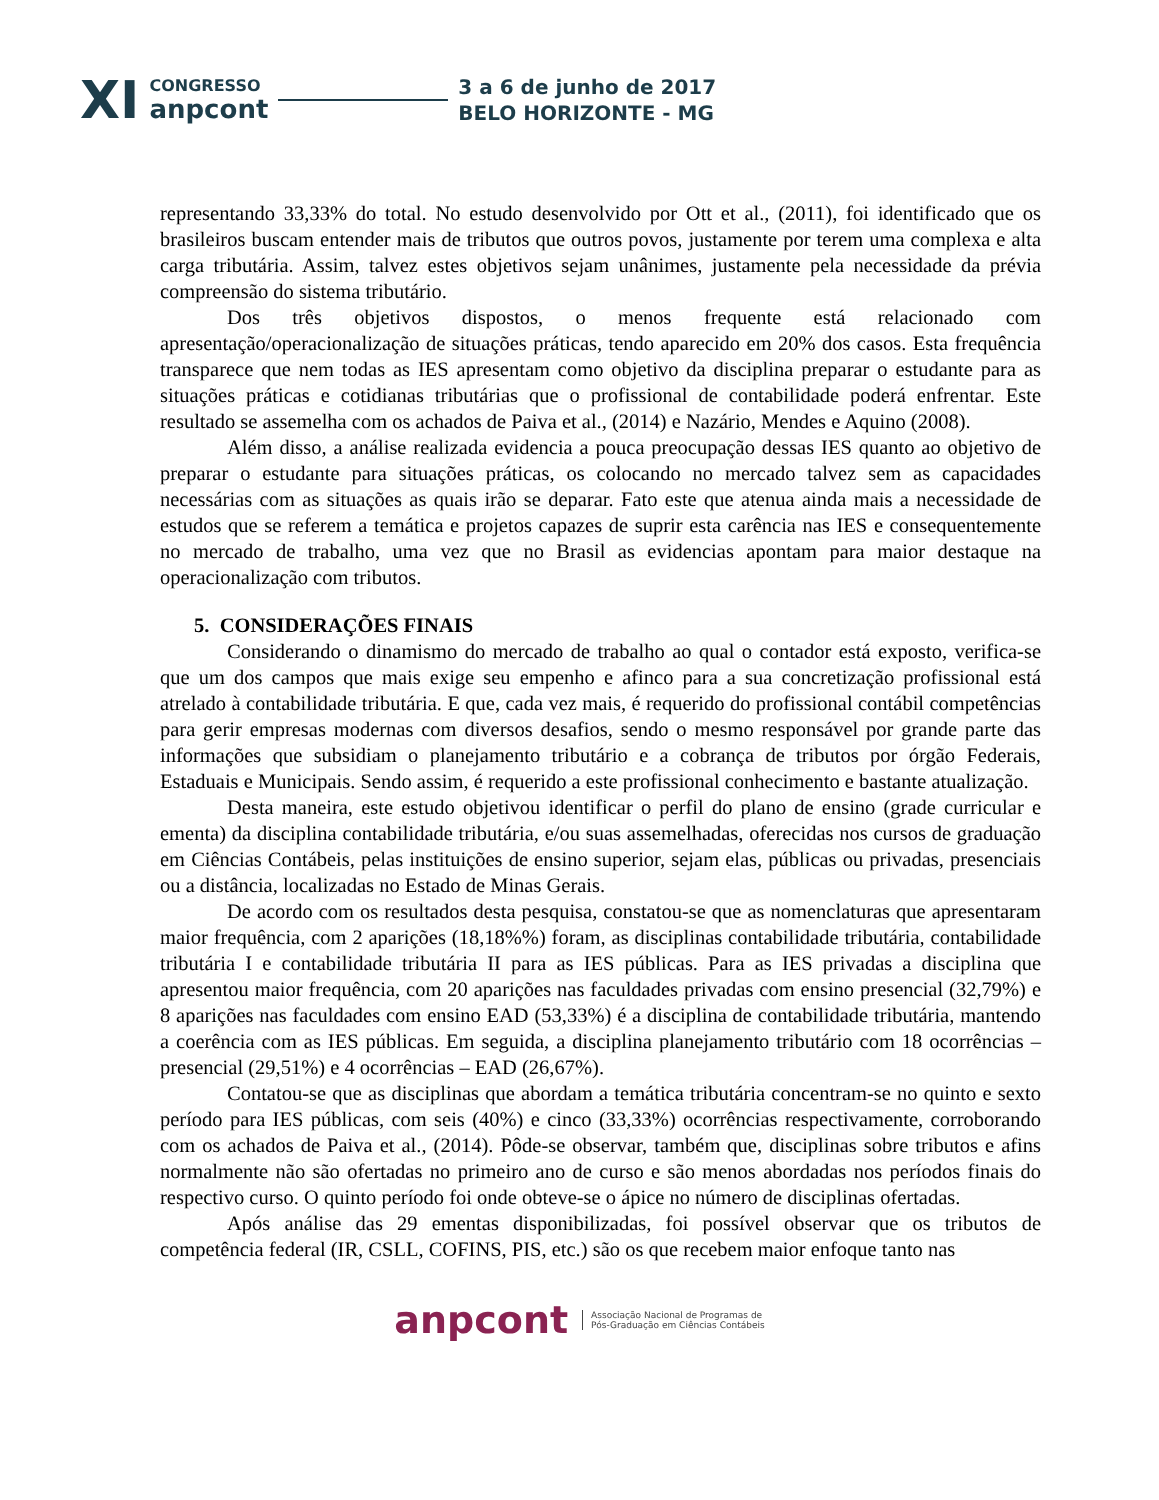XI
CONGRESSO
anpcont
3 a 6 de junho de 2017
BELO HORIZONTE - MG
representando 33,33% do total. No estudo desenvolvido por Ott et al., (2011), foi identificado que os brasileiros buscam entender mais de tributos que outros povos, justamente por terem uma complexa e alta carga tributária. Assim, talvez estes objetivos sejam unânimes, justamente pela necessidade da prévia compreensão do sistema tributário.
Dos três objetivos dispostos, o menos frequente está relacionado com apresentação/operacionalização de situações práticas, tendo aparecido em 20% dos casos. Esta frequência transparece que nem todas as IES apresentam como objetivo da disciplina preparar o estudante para as situações práticas e cotidianas tributárias que o profissional de contabilidade poderá enfrentar. Este resultado se assemelha com os achados de Paiva et al., (2014) e Nazário, Mendes e Aquino (2008).
Além disso, a análise realizada evidencia a pouca preocupação dessas IES quanto ao objetivo de preparar o estudante para situações práticas, os colocando no mercado talvez sem as capacidades necessárias com as situações as quais irão se deparar. Fato este que atenua ainda mais a necessidade de estudos que se referem a temática e projetos capazes de suprir esta carência nas IES e consequentemente no mercado de trabalho, uma vez que no Brasil as evidencias apontam para maior destaque na operacionalização com tributos.
5. CONSIDERAÇÕES FINAIS
Considerando o dinamismo do mercado de trabalho ao qual o contador está exposto, verifica-se que um dos campos que mais exige seu empenho e afinco para a sua concretização profissional está atrelado à contabilidade tributária. E que, cada vez mais, é requerido do profissional contábil competências para gerir empresas modernas com diversos desafios, sendo o mesmo responsável por grande parte das informações que subsidiam o planejamento tributário e a cobrança de tributos por órgão Federais, Estaduais e Municipais. Sendo assim, é requerido a este profissional conhecimento e bastante atualização.
Desta maneira, este estudo objetivou identificar o perfil do plano de ensino (grade curricular e ementa) da disciplina contabilidade tributária, e/ou suas assemelhadas, oferecidas nos cursos de graduação em Ciências Contábeis, pelas instituições de ensino superior, sejam elas, públicas ou privadas, presenciais ou a distância, localizadas no Estado de Minas Gerais.
De acordo com os resultados desta pesquisa, constatou-se que as nomenclaturas que apresentaram maior frequência, com 2 aparições (18,18%%) foram, as disciplinas contabilidade tributária, contabilidade tributária I e contabilidade tributária II para as IES públicas. Para as IES privadas a disciplina que apresentou maior frequência, com 20 aparições nas faculdades privadas com ensino presencial (32,79%) e 8 aparições nas faculdades com ensino EAD (53,33%) é a disciplina de contabilidade tributária, mantendo a coerência com as IES públicas. Em seguida, a disciplina planejamento tributário com 18 ocorrências – presencial (29,51%) e 4 ocorrências – EAD (26,67%).
Contatou-se que as disciplinas que abordam a temática tributária concentram-se no quinto e sexto período para IES públicas, com seis (40%) e cinco (33,33%) ocorrências respectivamente, corroborando com os achados de Paiva et al., (2014). Pôde-se observar, também que, disciplinas sobre tributos e afins normalmente não são ofertadas no primeiro ano de curso e são menos abordadas nos períodos finais do respectivo curso. O quinto período foi onde obteve-se o ápice no número de disciplinas ofertadas.
Após análise das 29 ementas disponibilizadas, foi possível observar que os tributos de competência federal (IR, CSLL, COFINS, PIS, etc.) são os que recebem maior enfoque tanto nas
anpcont Associação Nacional de Programas de
Pós-Graduação em Ciências Contábeis